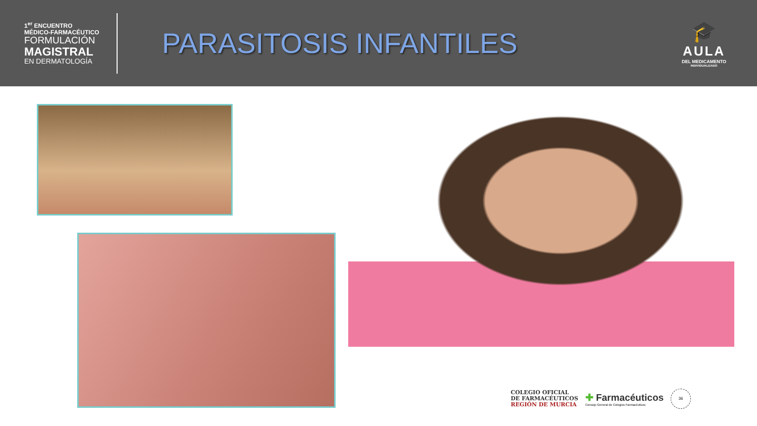1<sup>er</sup> ENCUENTRO
MÉDICO-FARMACÉUTICO
FORMULACIÓN
MAGISTRAL
EN DERMATOLOGÍA
PARASITOSIS INFANTILES
🎓
AULA
DEL MEDICAMENTO
INDIVIDUALIZADO
COLEGIO OFICIAL
DE FARMACÉUTICOS
REGIÓN DE MURCIA
✚ Farmacéuticos
Consejo General de Colegios Farmacéuticos
36